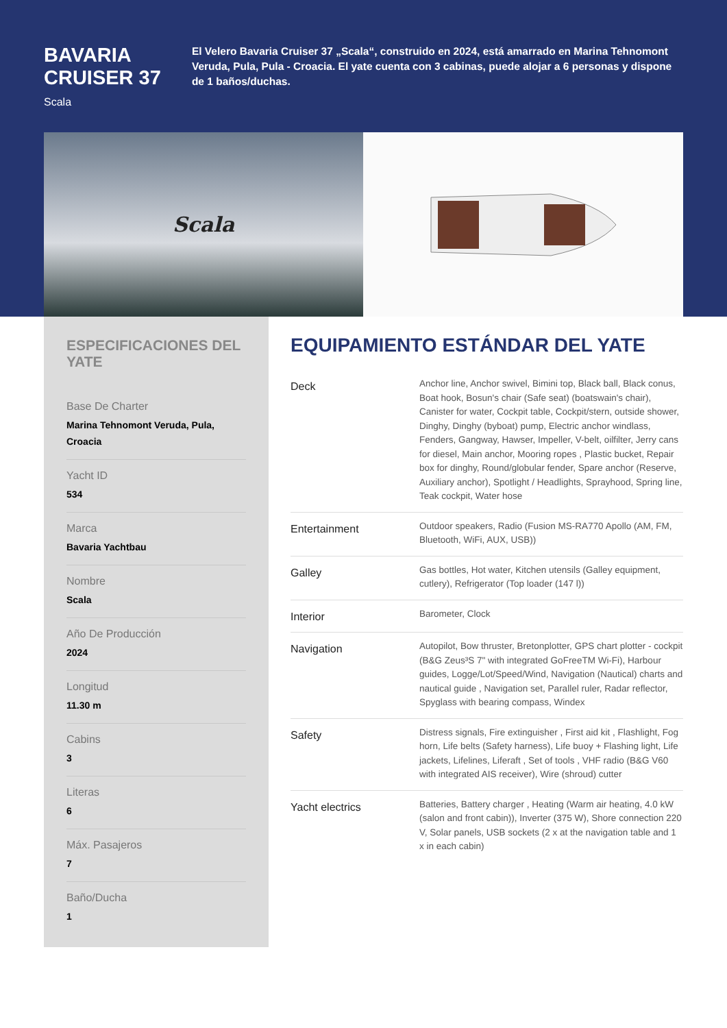BAVARIA CRUISER 37
Scala
El Velero Bavaria Cruiser 37 „Scala“, construido en 2024, está amarrado en Marina Tehnomont Veruda, Pula, Pula - Croacia. El yate cuenta con 3 cabinas, puede alojar a 6 personas y dispone de 1 baños/duchas.
Scala
ESPECIFICACIONES DEL YATE
Base De Charter
Marina Tehnomont Veruda, Pula, Croacia
Yacht ID
534
Marca
Bavaria Yachtbau
Nombre
Scala
Año De Producción
2024
Longitud
11.30 m
Cabins
3
Literas
6
Máx. Pasajeros
7
Baño/Ducha
1
EQUIPAMIENTO ESTÁNDAR DEL YATE
| Deck | Anchor line, Anchor swivel, Bimini top, Black ball, Black conus, Boat hook, Bosun's chair (Safe seat) (boatswain's chair), Canister for water, Cockpit table, Cockpit/stern, outside shower, Dinghy, Dinghy (byboat) pump, Electric anchor windlass, Fenders, Gangway, Hawser, Impeller, V-belt, oilfilter, Jerry cans for diesel, Main anchor, Mooring ropes , Plastic bucket, Repair box for dinghy, Round/globular fender, Spare anchor (Reserve, Auxiliary anchor), Spotlight / Headlights, Sprayhood, Spring line, Teak cockpit, Water hose |
| Entertainment | Outdoor speakers, Radio (Fusion MS-RA770 Apollo (AM, FM, Bluetooth, WiFi, AUX, USB)) |
| Galley | Gas bottles, Hot water, Kitchen utensils (Galley equipment, cutlery), Refrigerator (Top loader (147 l)) |
| Interior | Barometer, Clock |
| Navigation | Autopilot, Bow thruster, Bretonplotter, GPS chart plotter - cockpit (B&G Zeus³S 7" with integrated GoFreeTM Wi-Fi), Harbour guides, Logge/Lot/Speed/Wind, Navigation (Nautical) charts and nautical guide , Navigation set, Parallel ruler, Radar reflector, Spyglass with bearing compass, Windex |
| Safety | Distress signals, Fire extinguisher , First aid kit , Flashlight, Fog horn, Life belts (Safety harness), Life buoy + Flashing light, Life jackets, Lifelines, Liferaft , Set of tools , VHF radio (B&G V60 with integrated AIS receiver), Wire (shroud) cutter |
| Yacht electrics | Batteries, Battery charger , Heating (Warm air heating, 4.0 kW (salon and front cabin)), Inverter (375 W), Shore connection 220 V, Solar panels, USB sockets (2 x at the navigation table and 1 x in each cabin) |